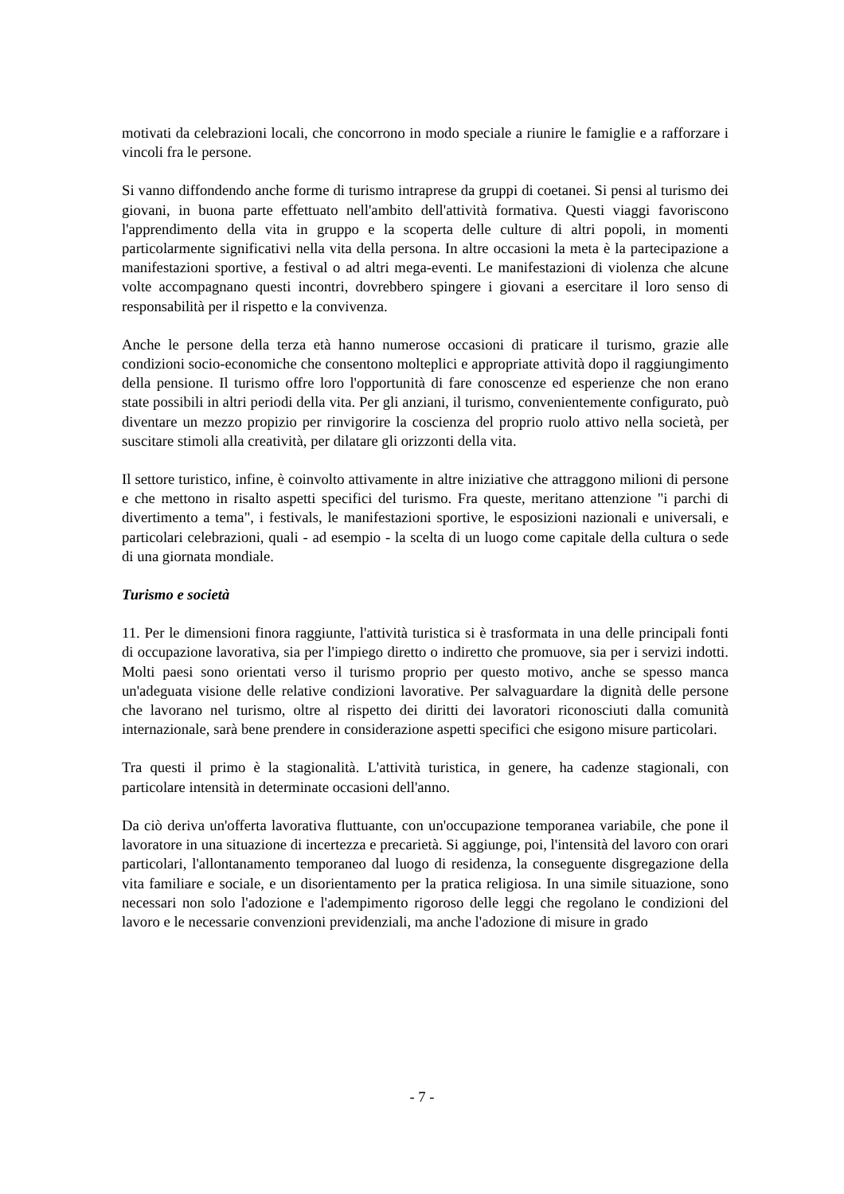motivati da celebrazioni locali, che concorrono in modo speciale a riunire le famiglie e a rafforzare i vincoli fra le persone.
Si vanno diffondendo anche forme di turismo intraprese da gruppi di coetanei. Si pensi al turismo dei giovani, in buona parte effettuato nell'ambito dell'attività formativa. Questi viaggi favoriscono l'apprendimento della vita in gruppo e la scoperta delle culture di altri popoli, in momenti particolarmente significativi nella vita della persona. In altre occasioni la meta è la partecipazione a manifestazioni sportive, a festival o ad altri mega-eventi. Le manifestazioni di violenza che alcune volte accompagnano questi incontri, dovrebbero spingere i giovani a esercitare il loro senso di responsabilità per il rispetto e la convivenza.
Anche le persone della terza età hanno numerose occasioni di praticare il turismo, grazie alle condizioni socio-economiche che consentono molteplici e appropriate attività dopo il raggiungimento della pensione. Il turismo offre loro l'opportunità di fare conoscenze ed esperienze che non erano state possibili in altri periodi della vita. Per gli anziani, il turismo, convenientemente configurato, può diventare un mezzo propizio per rinvigorire la coscienza del proprio ruolo attivo nella società, per suscitare stimoli alla creatività, per dilatare gli orizzonti della vita.
Il settore turistico, infine, è coinvolto attivamente in altre iniziative che attraggono milioni di persone e che mettono in risalto aspetti specifici del turismo. Fra queste, meritano attenzione "i parchi di divertimento a tema", i festivals, le manifestazioni sportive, le esposizioni nazionali e universali, e particolari celebrazioni, quali - ad esempio - la scelta di un luogo come capitale della cultura o sede di una giornata mondiale.
Turismo e società
11. Per le dimensioni finora raggiunte, l'attività turistica si è trasformata in una delle principali fonti di occupazione lavorativa, sia per l'impiego diretto o indiretto che promuove, sia per i servizi indotti. Molti paesi sono orientati verso il turismo proprio per questo motivo, anche se spesso manca un'adeguata visione delle relative condizioni lavorative. Per salvaguardare la dignità delle persone che lavorano nel turismo, oltre al rispetto dei diritti dei lavoratori riconosciuti dalla comunità internazionale, sarà bene prendere in considerazione aspetti specifici che esigono misure particolari.
Tra questi il primo è la stagionalità. L'attività turistica, in genere, ha cadenze stagionali, con particolare intensità in determinate occasioni dell'anno.
Da ciò deriva un'offerta lavorativa fluttuante, con un'occupazione temporanea variabile, che pone il lavoratore in una situazione di incertezza e precarietà. Si aggiunge, poi, l'intensità del lavoro con orari particolari, l'allontanamento temporaneo dal luogo di residenza, la conseguente disgregazione della vita familiare e sociale, e un disorientamento per la pratica religiosa. In una simile situazione, sono necessari non solo l'adozione e l'adempimento rigoroso delle leggi che regolano le condizioni del lavoro e le necessarie convenzioni previdenziali, ma anche l'adozione di misure in grado
- 7 -